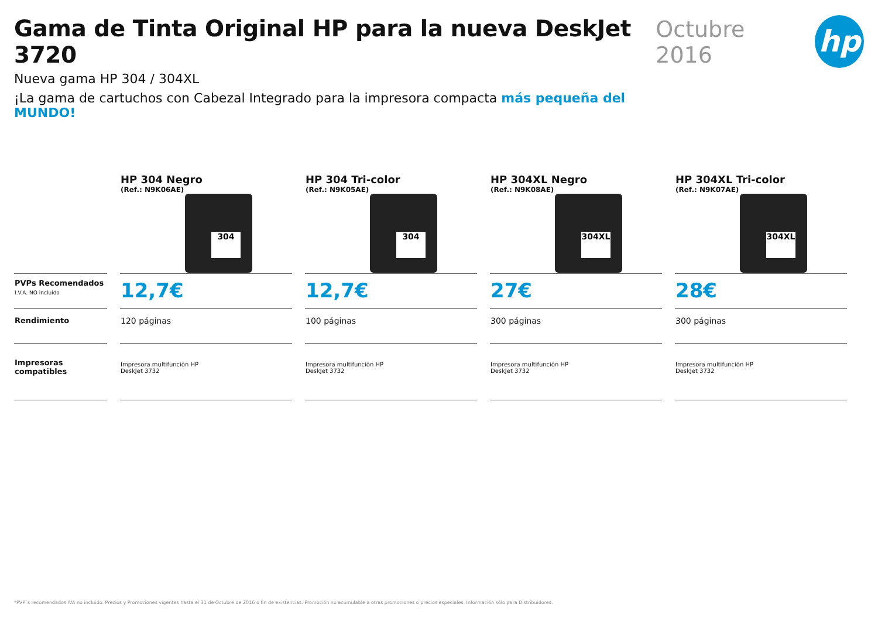Gama de Tinta Original HP para la nueva DeskJet 3720
Nueva gama HP 304 / 304XL
¡La gama de cartuchos con Cabezal Integrado para la impresora compacta más pequeña del MUNDO!
Octubre 2016
hp
| | HP 304 Negro (Ref.: N9K06AE) 304 | HP 304 Tri-color (Ref.: N9K05AE) 304 | HP 304XL Negro (Ref.: N9K08AE) 304XL | HP 304XL Tri-color (Ref.: N9K07AE) 304XL |
| --- | --- | --- | --- | --- |
| PVPs Recomendados I.V.A. NO incluido | 12,7€ | 12,7€ | 27€ | 28€ |
| Rendimiento | 120 páginas | 100 páginas | 300 páginas | 300 páginas |
| Impresoras compatibles | Impresora multifunción HP DeskJet 3732 | Impresora multifunción HP DeskJet 3732 | Impresora multifunción HP DeskJet 3732 | Impresora multifunción HP DeskJet 3732 |
*PVP´s recomendados IVA no incluido. Precios y Promociones vigentes hasta el 31 de Octubre de 2016 o fin de existencias. Promoción no acumulable a otras promociones o precios especiales. Información sólo para Distribuidores.